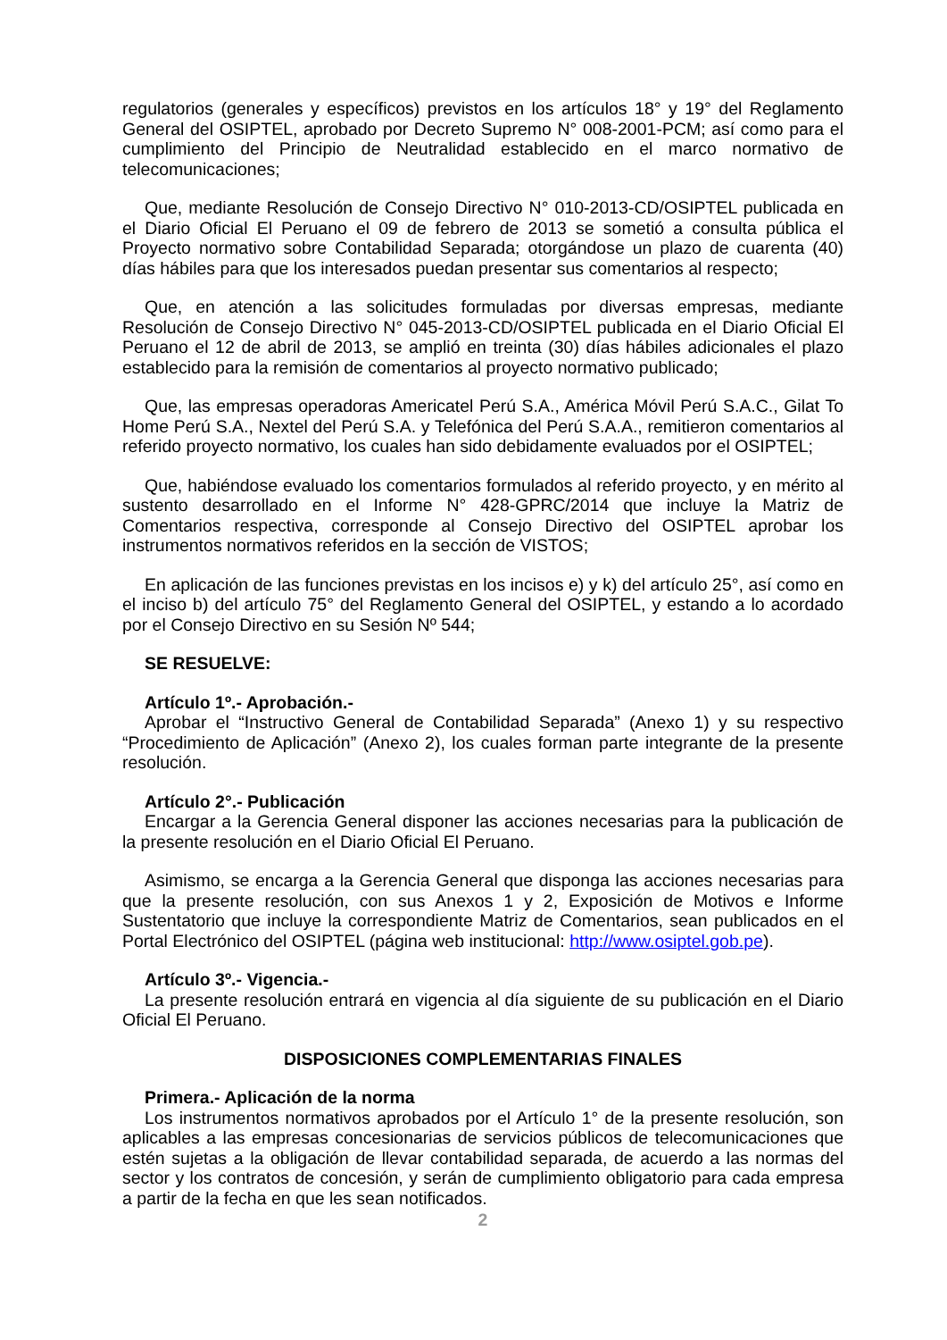regulatorios (generales y específicos) previstos en los artículos 18° y 19° del Reglamento General del OSIPTEL, aprobado por Decreto Supremo N° 008-2001-PCM; así como para el cumplimiento del Principio de Neutralidad establecido en el marco normativo de telecomunicaciones;
Que, mediante Resolución de Consejo Directivo N° 010-2013-CD/OSIPTEL publicada en el Diario Oficial El Peruano el 09 de febrero de 2013 se sometió a consulta pública el Proyecto normativo sobre Contabilidad Separada; otorgándose un plazo de cuarenta (40) días hábiles para que los interesados puedan presentar sus comentarios al respecto;
Que, en atención a las solicitudes formuladas por diversas empresas, mediante Resolución de Consejo Directivo N° 045-2013-CD/OSIPTEL publicada en el Diario Oficial El Peruano el 12 de abril de 2013, se amplió en treinta (30) días hábiles adicionales el plazo establecido para la remisión de comentarios al proyecto normativo publicado;
Que, las empresas operadoras Americatel Perú S.A., América Móvil Perú S.A.C., Gilat To Home Perú S.A., Nextel del Perú S.A. y Telefónica del Perú S.A.A., remitieron comentarios al referido proyecto normativo, los cuales han sido debidamente evaluados por el OSIPTEL;
Que, habiéndose evaluado los comentarios formulados al referido proyecto, y en mérito al sustento desarrollado en el Informe N° 428-GPRC/2014 que incluye la Matriz de Comentarios respectiva, corresponde al Consejo Directivo del OSIPTEL aprobar los instrumentos normativos referidos en la sección de VISTOS;
En aplicación de las funciones previstas en los incisos e) y k) del artículo 25°, así como en el inciso b) del artículo 75° del Reglamento General del OSIPTEL, y estando a lo acordado por el Consejo Directivo en su Sesión Nº 544;
SE RESUELVE:
Artículo 1º.- Aprobación.-
Aprobar el “Instructivo General de Contabilidad Separada” (Anexo 1) y su respectivo “Procedimiento de Aplicación” (Anexo 2), los cuales forman parte integrante de la presente resolución.
Artículo 2°.- Publicación
Encargar a la Gerencia General disponer las acciones necesarias para la publicación de la presente resolución en el Diario Oficial El Peruano.
Asimismo, se encarga a la Gerencia General que disponga las acciones necesarias para que la presente resolución, con sus Anexos 1 y 2, Exposición de Motivos e Informe Sustentatorio que incluye la correspondiente Matriz de Comentarios, sean publicados en el Portal Electrónico del OSIPTEL (página web institucional: http://www.osiptel.gob.pe).
Artículo 3º.- Vigencia.-
La presente resolución entrará en vigencia al día siguiente de su publicación en el Diario Oficial El Peruano.
DISPOSICIONES COMPLEMENTARIAS FINALES
Primera.- Aplicación de la norma
Los instrumentos normativos aprobados por el Artículo 1° de la presente resolución, son aplicables a las empresas concesionarias de servicios públicos de telecomunicaciones que estén sujetas a la obligación de llevar contabilidad separada, de acuerdo a las normas del sector y los contratos de concesión, y serán de cumplimiento obligatorio para cada empresa a partir de la fecha en que les sean notificados.
2